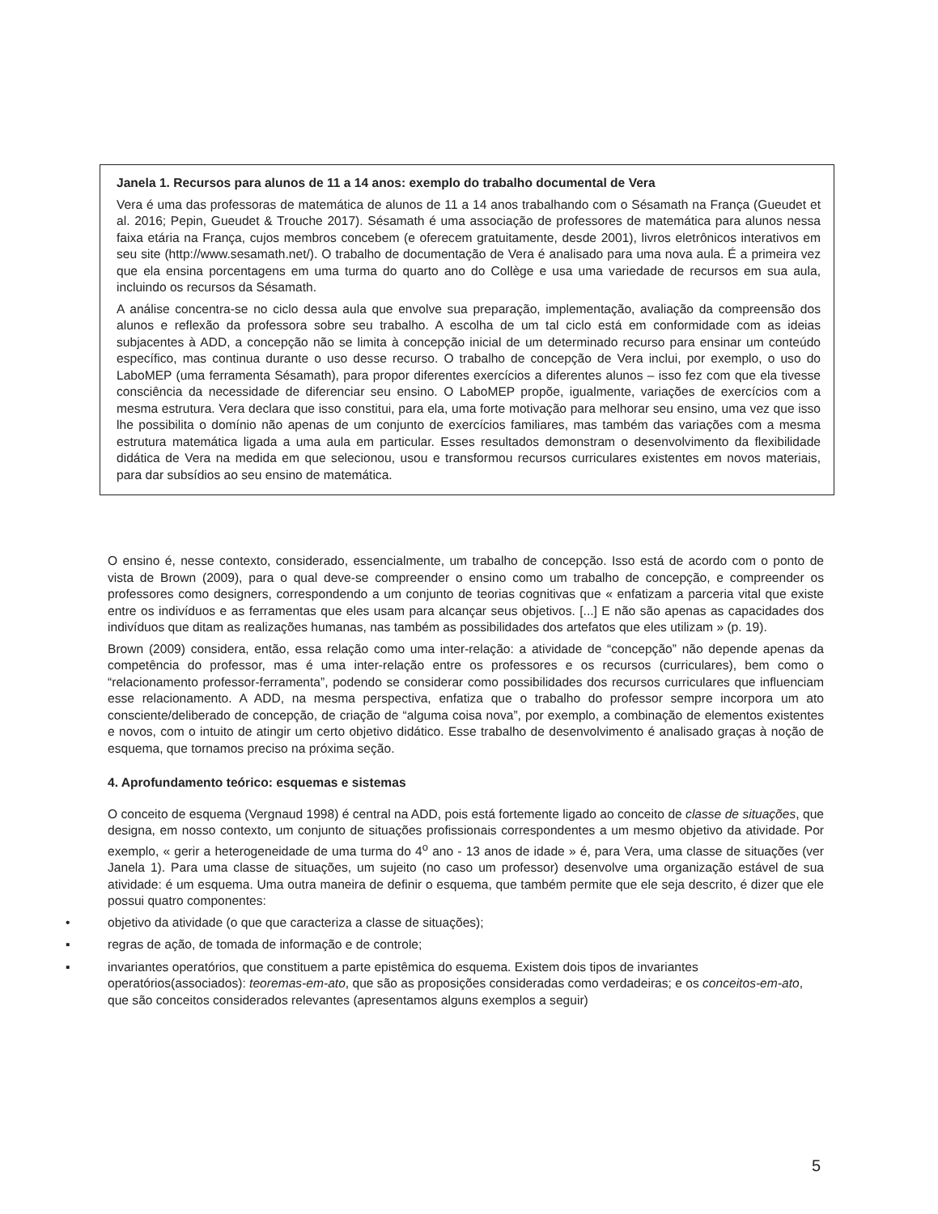Janela 1. Recursos para alunos de 11 a 14 anos: exemplo do trabalho documental de Vera
Vera é uma das professoras de matemática de alunos de 11 a 14 anos trabalhando com o Sésamath na França (Gueudet et al. 2016; Pepin, Gueudet & Trouche 2017). Sésamath é uma associação de professores de matemática para alunos nessa faixa etária na França, cujos membros concebem (e oferecem gratuitamente, desde 2001), livros eletrônicos interativos em seu site (http://www.sesamath.net/). O trabalho de documentação de Vera é analisado para uma nova aula. É a primeira vez que ela ensina porcentagens em uma turma do quarto ano do Collège e usa uma variedade de recursos em sua aula, incluindo os recursos da Sésamath.
A análise concentra-se no ciclo dessa aula que envolve sua preparação, implementação, avaliação da compreensão dos alunos e reflexão da professora sobre seu trabalho. A escolha de um tal ciclo está em conformidade com as ideias subjacentes à ADD, a concepção não se limita à concepção inicial de um determinado recurso para ensinar um conteúdo específico, mas continua durante o uso desse recurso. O trabalho de concepção de Vera inclui, por exemplo, o uso do LaboMEP (uma ferramenta Sésamath), para propor diferentes exercícios a diferentes alunos – isso fez com que ela tivesse consciência da necessidade de diferenciar seu ensino. O LaboMEP propõe, igualmente, variações de exercícios com a mesma estrutura. Vera declara que isso constitui, para ela, uma forte motivação para melhorar seu ensino, uma vez que isso lhe possibilita o domínio não apenas de um conjunto de exercícios familiares, mas também das variações com a mesma estrutura matemática ligada a uma aula em particular. Esses resultados demonstram o desenvolvimento da flexibilidade didática de Vera na medida em que selecionou, usou e transformou recursos curriculares existentes em novos materiais, para dar subsídios ao seu ensino de matemática.
O ensino é, nesse contexto, considerado, essencialmente, um trabalho de concepção. Isso está de acordo com o ponto de vista de Brown (2009), para o qual deve-se compreender o ensino como um trabalho de concepção, e compreender os professores como designers, correspondendo a um conjunto de teorias cognitivas que « enfatizam a parceria vital que existe entre os indivíduos e as ferramentas que eles usam para alcançar seus objetivos. [...] E não são apenas as capacidades dos indivíduos que ditam as realizações humanas, nas também as possibilidades dos artefatos que eles utilizam » (p. 19).
Brown (2009) considera, então, essa relação como uma inter-relação: a atividade de “concepção” não depende apenas da competência do professor, mas é uma inter-relação entre os professores e os recursos (curriculares), bem como o “relacionamento professor-ferramenta”, podendo se considerar como possibilidades dos recursos curriculares que influenciam esse relacionamento. A ADD, na mesma perspectiva, enfatiza que o trabalho do professor sempre incorpora um ato consciente/deliberado de concepção, de criação de “alguma coisa nova”, por exemplo, a combinação de elementos existentes e novos, com o intuito de atingir um certo objetivo didático. Esse trabalho de desenvolvimento é analisado graças à noção de esquema, que tornamos preciso na próxima seção.
4. Aprofundamento teórico: esquemas e sistemas
O conceito de esquema (Vergnaud 1998) é central na ADD, pois está fortemente ligado ao conceito de classe de situações, que designa, em nosso contexto, um conjunto de situações profissionais correspondentes a um mesmo objetivo da atividade. Por exemplo, « gerir a heterogeneidade de uma turma do 4<sup>o</sup> ano - 13 anos de idade » é, para Vera, uma classe de situações (ver Janela 1). Para uma classe de situações, um sujeito (no caso um professor) desenvolve uma organização estável de sua atividade: é um esquema. Uma outra maneira de definir o esquema, que também permite que ele seja descrito, é dizer que ele possui quatro componentes:
• objetivo da atividade (o que que caracteriza a classe de situações);
▪ regras de ação, de tomada de informação e de controle;
▪ invariantes operatórios, que constituem a parte epistêmica do esquema. Existem dois tipos de invariantes operatórios(associados): teoremas-em-ato, que são as proposições consideradas como verdadeiras; e os conceitos-em-ato, que são conceitos considerados relevantes (apresentamos alguns exemplos a seguir)
5